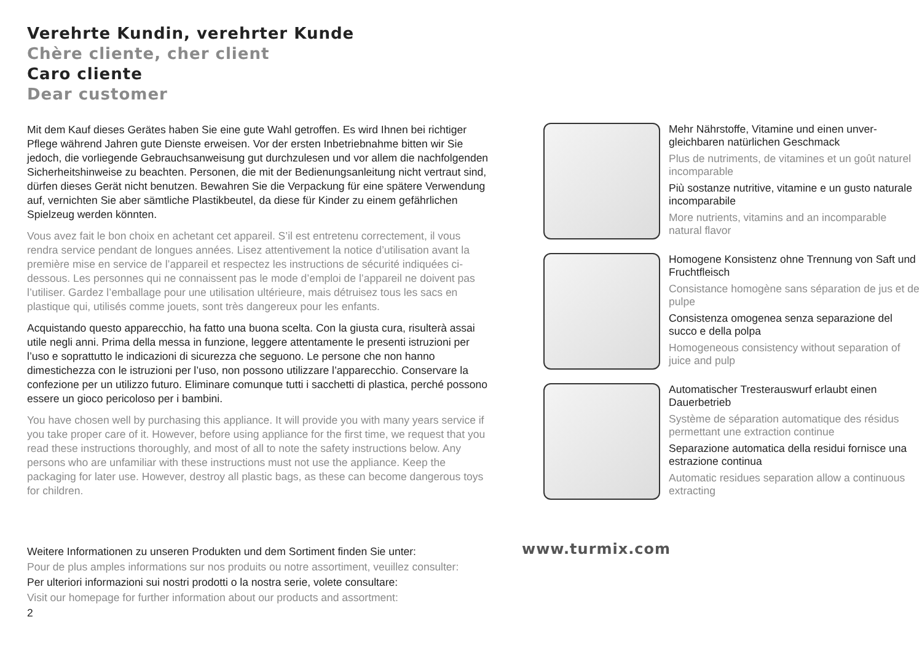Verehrte Kundin, verehrter Kunde
Chère cliente, cher client
Caro cliente
Dear customer
Mit dem Kauf dieses Gerätes haben Sie eine gute Wahl getroffen. Es wird Ihnen bei richtiger Pflege während Jahren gute Dienste erweisen. Vor der ersten Inbetriebnahme bitten wir Sie jedoch, die vorliegende Gebrauchsanweisung gut durchzulesen und vor allem die nachfolgenden Sicherheitshinweise zu beachten. Personen, die mit der Bedienungsanleitung nicht vertraut sind, dürfen dieses Gerät nicht benutzen. Bewahren Sie die Verpackung für eine spätere Verwendung auf, vernichten Sie aber sämtliche Plastikbeutel, da diese für Kinder zu einem gefährlichen Spielzeug werden könnten.
Vous avez fait le bon choix en achetant cet appareil. S’il est entretenu correcte­ment, il vous rendra service pendant de longues années. Lisez attentivement la notice d’utilisation avant la première mise en service de l’appareil et respectez les instructions de sécurité indiquées ci-dessous. Les personnes qui ne connaissent pas le mode d’emploi de l’appareil ne doivent pas l’utiliser. Gardez l’emballage pour une utilisation ultérieure, mais détruisez tous les sacs en plastique qui, utilisés comme jouets, sont très dangereux pour les enfants.
Acquistando questo apparecchio, ha fatto una buona scelta. Con la giusta cura, risulterà assai utile negli anni. Prima della messa in funzione, leggere attentamente le presenti istruzioni per l’uso e soprattutto le indicazioni di sicurezza che seguono. Le persone che non hanno dimestichezza con le istruzioni per l’uso, non possono utilizzare l’apparecchio. Conservare la confezione per un utilizzo futuro. Eliminare comunque tutti i sacchetti di plastica, perché possono essere un gioco pericoloso per i bambini.
You have chosen well by purchasing this appliance. It will provide you with many years service if you take proper care of it. However, before using appliance for the first time, we request that you read these instructions thoroughly, and most of all to note the safety instructions below. Any persons who are unfamiliar with these in­structions must not use the appliance. Keep the packaging for later use. However, destroy all plastic bags, as these can become dangerous toys for children.
Mehr Nährstoffe, Vitamine und einen unver­gleichbaren natürlichen Geschmack
Plus de nutriments, de vitamines et un goût naturel incomparable
Più sostanze nutritive, vitamine e un gusto naturale incomparabile
More nutrients, vitamins and an incomparable natural flavor
Homogene Konsistenz ohne Trennung von Saft und Fruchtfleisch
Consistance homogène sans séparation de jus et de pulpe
Consistenza omogenea senza separazione del succo e della polpa
Homogeneous consistency without separation of juice and pulp
Automatischer Tresterauswurf erlaubt einen Dauerbetrieb
Système de séparation automatique des résidus permettant une extraction continue
Separazione automatica della residui fornisce una estrazione continua
Automatic residues separation allow a continuous extracting
Weitere Informationen zu unseren Produkten und dem Sortiment finden Sie unter:
Pour de plus amples informations sur nos produits ou notre assortiment, veuillez consulter:
Per ulteriori informazioni sui nostri prodotti o la nostra serie, volete consultare:
Visit our homepage for further information about our products and assortment:
2
www.turmix.com